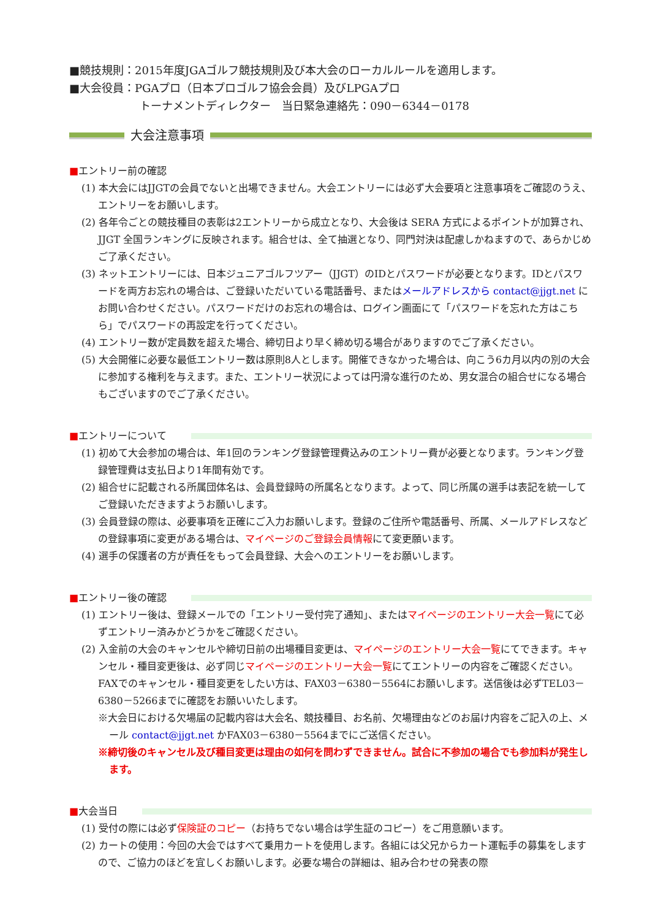■競技規則：2015年度JGAゴルフ競技規則及び本大会のローカルルールを適用します。
■大会役員：PGAプロ（日本プロゴルフ協会会員）及びLPGAプロ
トーナメントディレクター　当日緊急連絡先：090－6344－0178
大会注意事項
■ エントリー前の確認
(1) 本大会にはJJGTの会員でないと出場できません。大会エントリーには必ず大会要項と注意事項をご確認のうえ、エントリーをお願いします。
(2) 各年令ごとの競技種目の表彰は2エントリーから成立となり、大会後は SERA 方式によるポイントが加算され、JJGT 全国ランキングに反映されます。組合せは、全て抽選となり、同門対決は配慮しかねますので、あらかじめご了承ください。
(3) ネットエントリーには、日本ジュニアゴルフツアー（JJGT）のIDとパスワードが必要となります。IDとパスワードを両方お忘れの場合は、ご登録いただいている電話番号、またはメールアドレスから contact@jjgt.net にお問い合わせください。パスワードだけのお忘れの場合は、ログイン画面にて「パスワードを忘れた方はこちら」でパスワードの再設定を行ってください。
(4) エントリー数が定員数を超えた場合、締切日より早く締め切る場合がありますのでご了承ください。
(5) 大会開催に必要な最低エントリー数は原則8人とします。開催できなかった場合は、向こう6カ月以内の別の大会に参加する権利を与えます。また、エントリー状況によっては円滑な進行のため、男女混合の組合せになる場合もございますのでご了承ください。
■ エントリーについて
(1) 初めて大会参加の場合は、年1回のランキング登録管理費込みのエントリー費が必要となります。ランキング登録管理費は支払日より1年間有効です。
(2) 組合せに記載される所属団体名は、会員登録時の所属名となります。よって、同じ所属の選手は表記を統一してご登録いただきますようお願いします。
(3) 会員登録の際は、必要事項を正確にご入力お願いします。登録のご住所や電話番号、所属、メールアドレスなどの登録事項に変更がある場合は、マイページのご登録会員情報にて変更願います。
(4) 選手の保護者の方が責任をもって会員登録、大会へのエントリーをお願いします。
■ エントリー後の確認
(1) エントリー後は、登録メールでの「エントリー受付完了通知」、またはマイページのエントリー大会一覧にて必ずエントリー済みかどうかをご確認ください。
(2) 入金前の大会のキャンセルや締切日前の出場種目変更は、マイページのエントリー大会一覧にてできます。キャンセル・種目変更後は、必ず同じマイページのエントリー大会一覧にてエントリーの内容をご確認ください。 FAXでのキャンセル・種目変更をしたい方は、FAX03－6380－5564にお願いします。送信後は必ずTEL03－6380－5266までに確認をお願いいたします。
※大会日における欠場届の記載内容は大会名、競技種目、お名前、欠場理由などのお届け内容をご記入の上、メール contact@jjgt.net かFAX03－6380－5564までにご送信ください。
※締切後のキャンセル及び種目変更は理由の如何を問わずできません。試合に不参加の場合でも参加料が発生します。
■ 大会当日
(1) 受付の際には必ず保険証のコピー（お持ちでない場合は学生証のコピー）をご用意願います。
(2) カートの使用：今回の大会ではすべて乗用カートを使用します。各組には父兄からカート運転手の募集をしますので、ご協力のほどを宜しくお願いします。必要な場合の詳細は、組み合わせの発表の際